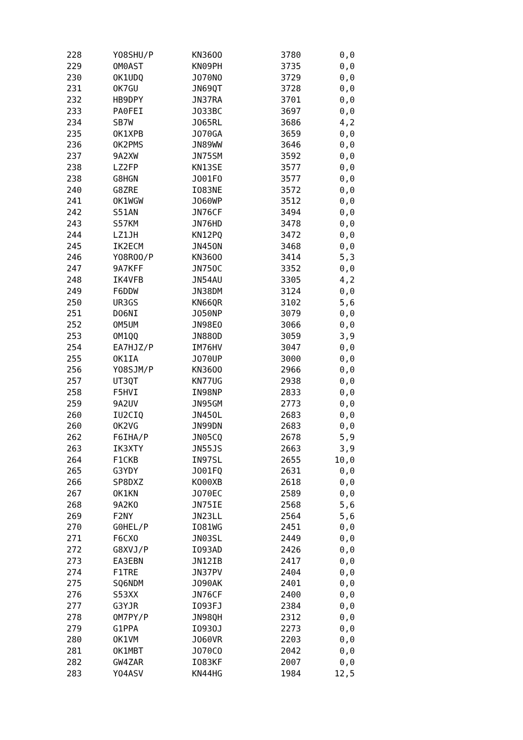| 228 | YO8SHU/P | KN36OO | 3780 | 0,0 |
| 229 | OM0AST | KN09PH | 3735 | 0,0 |
| 230 | OK1UDQ | JO70NO | 3729 | 0,0 |
| 231 | OK7GU | JN69QT | 3728 | 0,0 |
| 232 | HB9DPY | JN37RA | 3701 | 0,0 |
| 233 | PA0FEI | JO33BC | 3697 | 0,0 |
| 234 | SB7W | JO65RL | 3686 | 4,2 |
| 235 | OK1XPB | JO70GA | 3659 | 0,0 |
| 236 | OK2PMS | JN89WW | 3646 | 0,0 |
| 237 | 9A2XW | JN75SM | 3592 | 0,0 |
| 238 | LZ2FP | KN13SE | 3577 | 0,0 |
| 238 | G8HGN | JO01FO | 3577 | 0,0 |
| 240 | G8ZRE | IO83NE | 3572 | 0,0 |
| 241 | OK1WGW | JO60WP | 3512 | 0,0 |
| 242 | S51AN | JN76CF | 3494 | 0,0 |
| 243 | S57KM | JN76HD | 3478 | 0,0 |
| 244 | LZ1JH | KN12PQ | 3472 | 0,0 |
| 245 | IK2ECM | JN45ON | 3468 | 0,0 |
| 246 | YO8ROO/P | KN36OO | 3414 | 5,3 |
| 247 | 9A7KFF | JN75OC | 3352 | 0,0 |
| 248 | IK4VFB | JN54AU | 3305 | 4,2 |
| 249 | F6DDW | JN38DM | 3124 | 0,0 |
| 250 | UR3GS | KN66QR | 3102 | 5,6 |
| 251 | DO6NI | JO50NP | 3079 | 0,0 |
| 252 | OM5UM | JN98EO | 3066 | 0,0 |
| 253 | OM1QQ | JN88OD | 3059 | 3,9 |
| 254 | EA7HJZ/P | IM76HV | 3047 | 0,0 |
| 255 | OK1IA | JO70UP | 3000 | 0,0 |
| 256 | YO8SJM/P | KN36OO | 2966 | 0,0 |
| 257 | UT3QT | KN77UG | 2938 | 0,0 |
| 258 | F5HVI | IN98NP | 2833 | 0,0 |
| 259 | 9A2UV | JN95GM | 2773 | 0,0 |
| 260 | IU2CIQ | JN45OL | 2683 | 0,0 |
| 260 | OK2VG | JN99DN | 2683 | 0,0 |
| 262 | F6IHA/P | JN05CQ | 2678 | 5,9 |
| 263 | IK3XTY | JN55JS | 2663 | 3,9 |
| 264 | F1CKB | IN97SL | 2655 | 10,0 |
| 265 | G3YDY | JO01FQ | 2631 | 0,0 |
| 266 | SP8DXZ | KO00XB | 2618 | 0,0 |
| 267 | OK1KN | JO70EC | 2589 | 0,0 |
| 268 | 9A2KO | JN75IE | 2568 | 5,6 |
| 269 | F2NY | JN23LL | 2564 | 5,6 |
| 270 | G0HEL/P | IO81WG | 2451 | 0,0 |
| 271 | F6CXO | JN03SL | 2449 | 0,0 |
| 272 | G8XVJ/P | IO93AD | 2426 | 0,0 |
| 273 | EA3EBN | JN12IB | 2417 | 0,0 |
| 274 | F1TRE | JN37PV | 2404 | 0,0 |
| 275 | SQ6NDM | JO90AK | 2401 | 0,0 |
| 276 | S53XX | JN76CF | 2400 | 0,0 |
| 277 | G3YJR | IO93FJ | 2384 | 0,0 |
| 278 | OM7PY/P | JN98QH | 2312 | 0,0 |
| 279 | G1PPA | IO93OJ | 2273 | 0,0 |
| 280 | OK1VM | JO60VR | 2203 | 0,0 |
| 281 | OK1MBT | JO70CO | 2042 | 0,0 |
| 282 | GW4ZAR | IO83KF | 2007 | 0,0 |
| 283 | YO4ASV | KN44HG | 1984 | 12,5 |